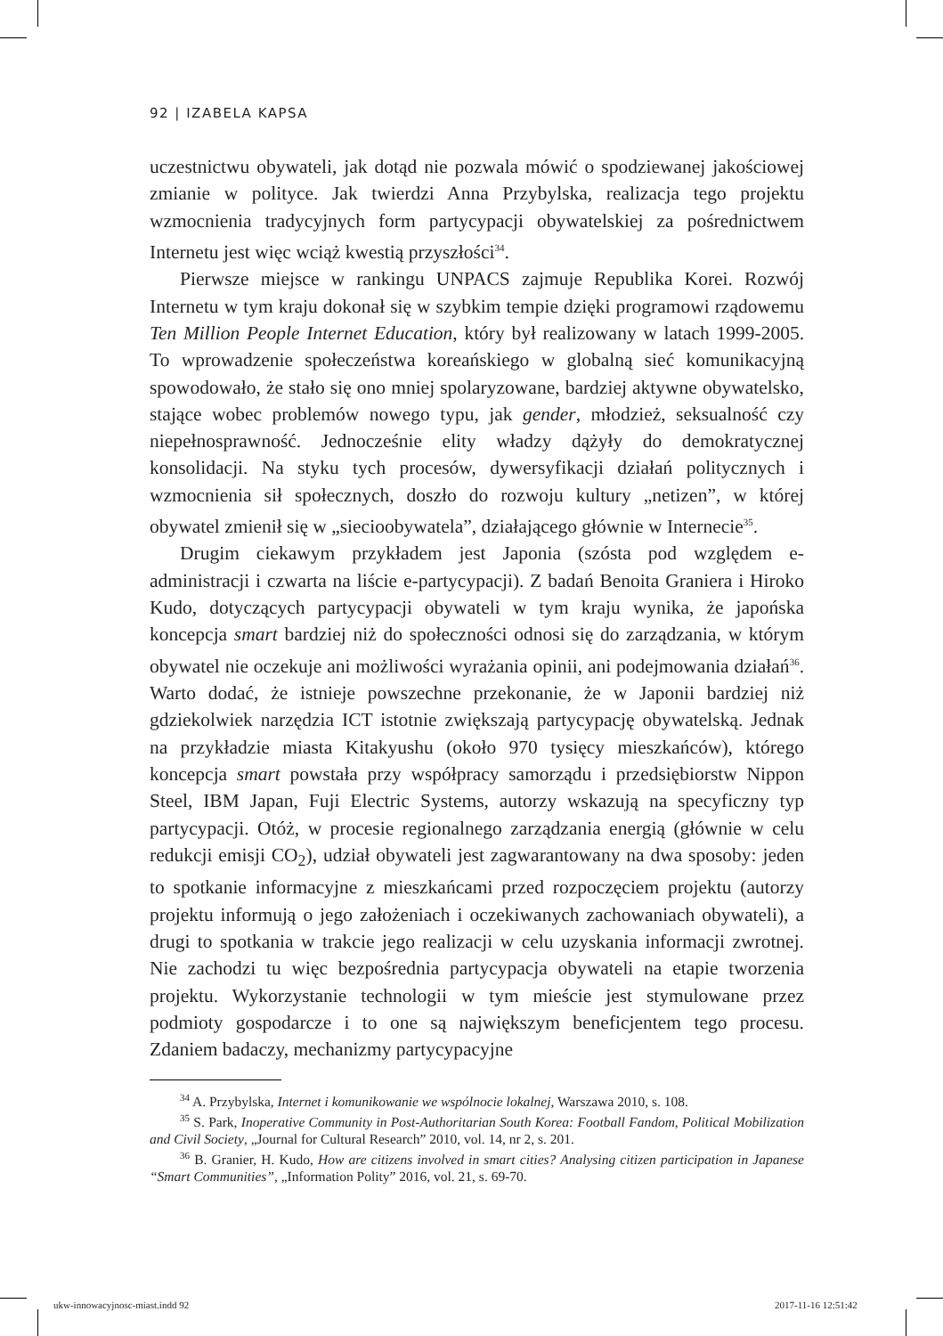92 | IZABELA KAPSA
uczestnictwu obywateli, jak dotąd nie pozwala mówić o spodziewanej jakościowej zmianie w polityce. Jak twierdzi Anna Przybylska, realizacja tego projektu wzmocnienia tradycyjnych form partycypacji obywatelskiej za pośrednictwem Internetu jest więc wciąż kwestią przyszłości<sup>34</sup>.
Pierwsze miejsce w rankingu UNPACS zajmuje Republika Korei. Rozwój Internetu w tym kraju dokonał się w szybkim tempie dzięki programowi rządowemu Ten Million People Internet Education, który był realizowany w latach 1999-2005. To wprowadzenie społeczeństwa koreańskiego w globalną sieć komunikacyjną spowodowało, że stało się ono mniej spolaryzowane, bardziej aktywne obywatelsko, stające wobec problemów nowego typu, jak gender, młodzież, seksualność czy niepełnosprawność. Jednocześnie elity władzy dążyły do demokratycznej konsolidacji. Na styku tych procesów, dywersyfikacji działań politycznych i wzmocnienia sił społecznych, doszło do rozwoju kultury „netizen”, w której obywatel zmienił się w „siecioobywatela”, działającego głównie w Internecie<sup>35</sup>.
Drugim ciekawym przykładem jest Japonia (szósta pod względem e-administracji i czwarta na liście e-partycypacji). Z badań Benoita Graniera i Hiroko Kudo, dotyczących partycypacji obywateli w tym kraju wynika, że japońska koncepcja smart bardziej niż do społeczności odnosi się do zarządzania, w którym obywatel nie oczekuje ani możliwości wyrażania opinii, ani podejmowania działań<sup>36</sup>. Warto dodać, że istnieje powszechne przekonanie, że w Japonii bardziej niż gdziekolwiek narzędzia ICT istotnie zwiększają partycypację obywatelską. Jednak na przykładzie miasta Kitakyushu (około 970 tysięcy mieszkańców), którego koncepcja smart powstała przy współpracy samorządu i przedsiębiorstw Nippon Steel, IBM Japan, Fuji Electric Systems, autorzy wskazują na specyficzny typ partycypacji. Otóż, w procesie regionalnego zarządzania energią (głównie w celu redukcji emisji CO<sub>2</sub>), udział obywateli jest zagwarantowany na dwa sposoby: jeden to spotkanie informacyjne z mieszkańcami przed rozpoczęciem projektu (autorzy projektu informują o jego założeniach i oczekiwanych zachowaniach obywateli), a drugi to spotkania w trakcie jego realizacji w celu uzyskania informacji zwrotnej. Nie zachodzi tu więc bezpośrednia partycypacja obywateli na etapie tworzenia projektu. Wykorzystanie technologii w tym mieście jest stymulowane przez podmioty gospodarcze i to one są największym beneficjentem tego procesu. Zdaniem badaczy, mechanizmy partycypacyjne
<sup>34</sup> A. Przybylska, Internet i komunikowanie we wspólnocie lokalnej, Warszawa 2010, s. 108.
<sup>35</sup> S. Park, Inoperative Community in Post-Authoritarian South Korea: Football Fandom, Political Mobilization and Civil Society, „Journal for Cultural Research” 2010, vol. 14, nr 2, s. 201.
<sup>36</sup> B. Granier, H. Kudo, How are citizens involved in smart cities? Analysing citizen participation in Japanese “Smart Communities”, „Information Polity” 2016, vol. 21, s. 69-70.
ukw-innowacyjnosc-miast.indd 92
2017-11-16 12:51:42